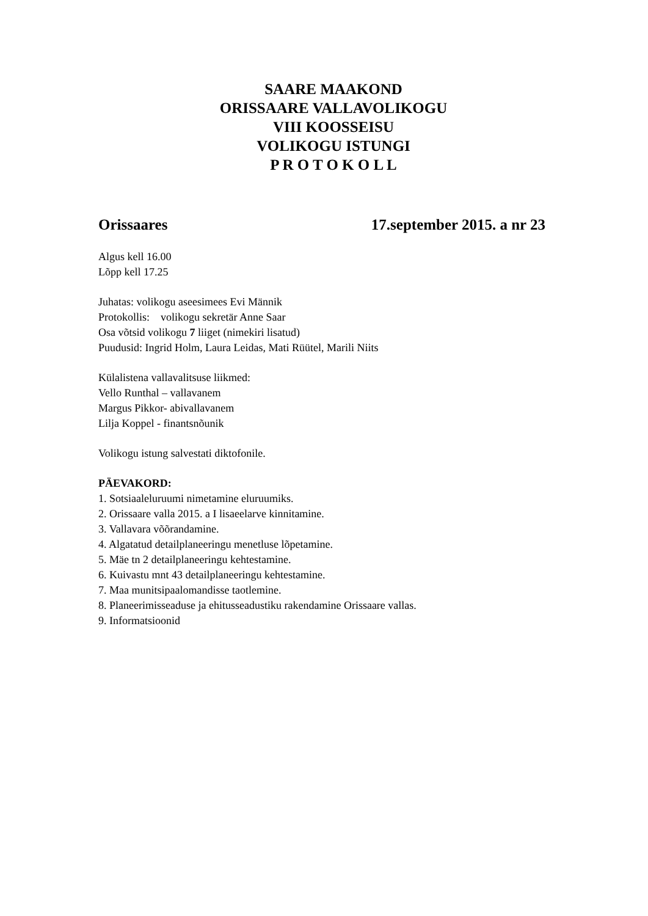SAARE MAAKOND
ORISSAARE VALLAVOLIKOGU
VIII KOOSSEISU
VOLIKOGU ISTUNGI
P R O T O K O L L
Orissaares 17.september 2015. a nr 23
Algus kell 16.00
Lõpp kell 17.25
Juhatas: volikogu aseesimees Evi Männik
Protokollis: volikogu sekretär Anne Saar
Osa võtsid volikogu 7 liiget (nimekiri lisatud)
Puudusid: Ingrid Holm, Laura Leidas, Mati Rüütel, Marili Niits
Külalistena vallavalitsuse liikmed:
Vello Runthal – vallavanem
Margus Pikkor- abivallavanem
Lilja Koppel - finantsnõunik
Volikogu istung salvestati diktofonile.
PÄEVAKORD:
1. Sotsiaaleluruumi nimetamine eluruumiks.
2. Orissaare valla 2015. a I lisaeelarve kinnitamine.
3. Vallavara võõrandamine.
4. Algatatud detailplaneeringu menetluse lõpetamine.
5. Mäe tn 2 detailplaneeringu kehtestamine.
6. Kuivastu mnt 43 detailplaneeringu kehtestamine.
7. Maa munitsipaalomandisse taotlemine.
8. Planeerimisseaduse ja ehitusseadustiku rakendamine Orissaare vallas.
9. Informatsioonid